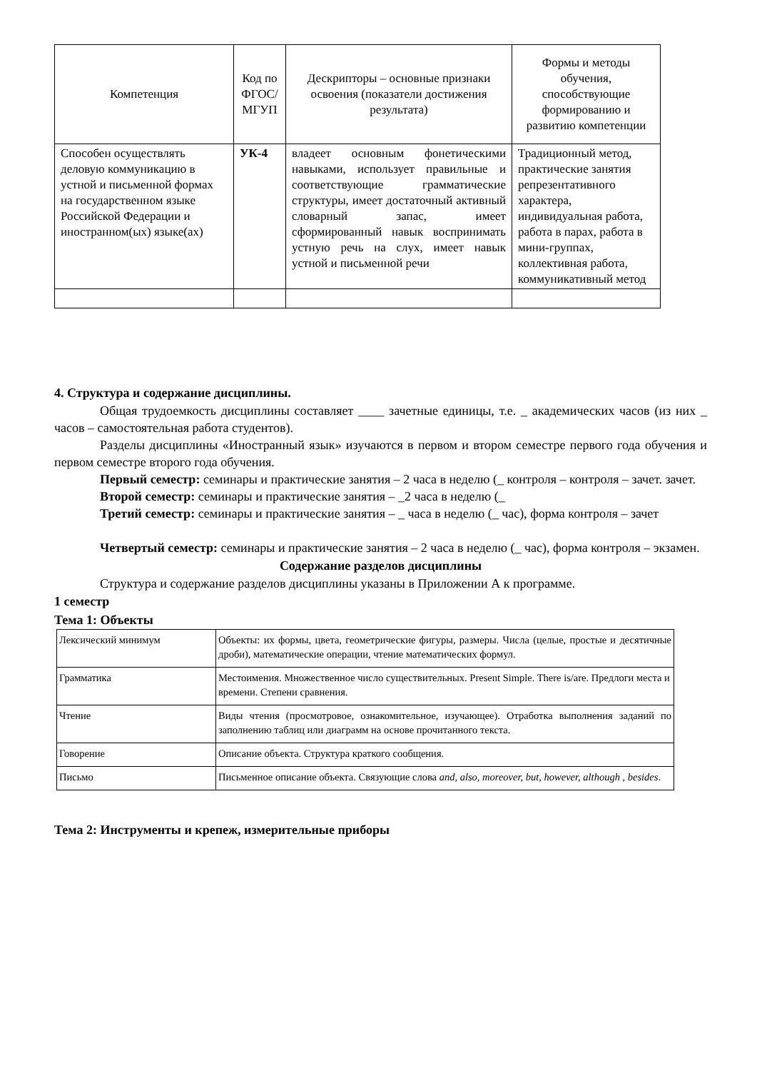| Компетенция | Код по ФГОС/ МГУП | Дескрипторы – основные признаки освоения (показатели достижения результата) | Формы и методы обучения, способствующие формированию и развитию компетенции |
| --- | --- | --- | --- |
| Способен осуществлять деловую коммуникацию в устной и письменной формах на государственном языке Российской Федерации и иностранном(ых) языке(ах) | УК-4 | владеет основным фонетическими навыками, использует правильные и соответствующие грамматические структуры, имеет достаточный активный словарный запас, имеет сформированный навык воспринимать устную речь на слух, имеет навык устной и письменной речи | Традиционный метод, практические занятия репрезентативного характера, индивидуальная работа, работа в парах, работа в мини-группах, коллективная работа, коммуникативный метод |
4. Структура и содержание дисциплины.
Общая трудоемкость дисциплины составляет ____ зачетные единицы, т.е. _ академических часов (из них _ часов – самостоятельная работа студентов).
Разделы дисциплины «Иностранный язык» изучаются в первом и втором семестре первого года обучения и первом семестре второго года обучения.
Первый семестр: семинары и практические занятия – 2 часа в неделю (_ контроля – контроля – зачет. зачет.
Второй семестр: семинары и практические занятия – _2 часа в неделю (_
Третий семестр: семинары и практические занятия – _ часа в неделю (_ час), форма контроля – зачет
Четвертый семестр: семинары и практические занятия – 2 часа в неделю (_ час), форма контроля – экзамен.
Содержание разделов дисциплины
Структура и содержание разделов дисциплины указаны в Приложении А к программе.
1 семестр
Тема 1: Объекты
| Лексический минимум | Объекты: их формы, цвета, геометрические фигуры, размеры. Числа (целые, простые и десятичные дроби), математические операции, чтение математических формул. |
| Грамматика | Местоимения. Множественное число существительных. Present Simple. There is/are. Предлоги места и времени. Степени сравнения. |
| Чтение | Виды чтения (просмотровое, ознакомительное, изучающее). Отработка выполнения заданий по заполнению таблиц или диаграмм на основе прочитанного текста. |
| Говорение | Описание объекта. Структура краткого сообщения. |
| Письмо | Письменное описание объекта. Связующие слова and, also, moreover, but, however, although , besides . |
Тема 2: Инструменты и крепеж, измерительные приборы